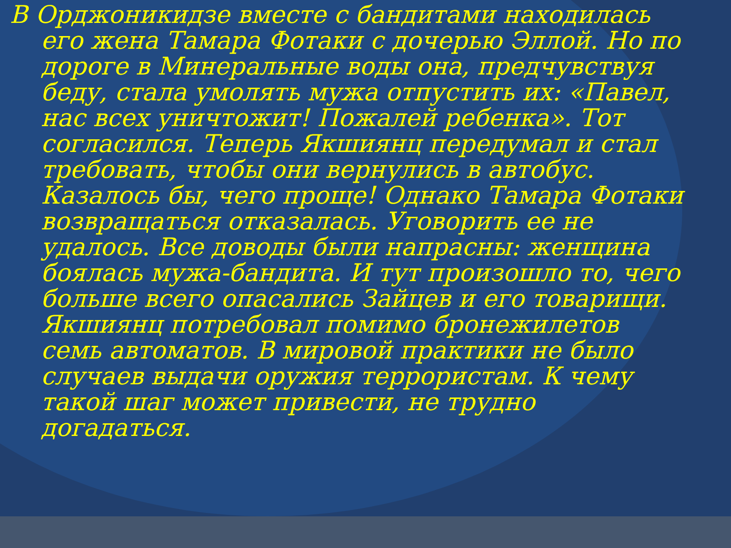В Орджоникидзе вместе с бандитами находилась его жена Тамара Фотаки с дочерью Эллой. Но по дороге в Минеральные воды она, предчувствуя беду, стала умолять мужа отпустить их: «Павел, нас всех уничтожит! Пожалей ребенка». Тот согласился. Теперь Якшиянц передумал и стал требовать, чтобы они вернулись в автобус. Казалось бы, чего проще! Однако Тамара Фотаки возвращаться отказалась. Уговорить ее не удалось. Все доводы были напрасны: женщина боялась мужа-бандита. И тут произошло то, чего больше всего опасались Зайцев и его товарищи. Якшиянц потребовал помимо бронежилетов семь автоматов. В мировой практики не было случаев выдачи оружия террористам. К чему такой шаг может привести, не трудно догадаться.